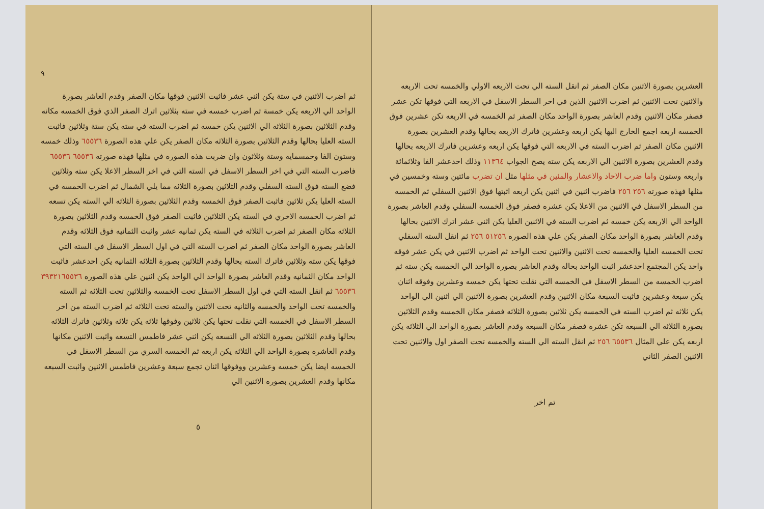٩
ثم اضرب الاثنين في ستة يكن اثني عشر فاثبت الاثنين فوقها مكان الصفر وقدم العاشر بصورة الواحد الي الاربعه يكن خمسة ثم اضرب خمسه في سته بثلاثين اترك الصفر الذي فوق الخمسه مكانه وقدم الثلاثين بصورة الثلاثه الي الاثنين يكن خمسه ثم اضرب السته في سته يكن ستة وثلاثين فاثبت السته العليا بحالها وقدم الثلاثين بصورة الثلاثه مكان الصفر يكن علي هذه الصورة ٦٥٥٣٦ وذلك خمسه وستون الفا وخمسمايه وستة وثلاثون وان ضربت هذه الصوره في مثلها فهذه صورته ٦٥٥٣٦ ٦٥٥٣٦ فاضرب السته التي في اخر السطر الاسفل في السته التي في اخر السطر الاعلا يكن سته وثلاثين فضع السته فوق السته السفلي وقدم الثلاثين بصورة الثلاثه مما يلي الشمال ثم اضرب الخمسه في السته العليا يكن ثلاثين فاثبت الصفر فوق الخمسه وقدم الثلاثين بصورة الثلاثه الي السته يكن تسعه ثم اضرب الخمسه الاخري في السته يكن الثلاثين فاثبت الصفر فوق الخمسه وقدم الثلاثين بصورة الثلاثه مكان الصفر ثم اضرب الثلاثه في السته يكن ثمانيه عشر واثبت الثمانيه فوق الثلاثه وقدم العاشر بصورة الواحد مكان الصفر ثم اضرب السته التي في اول السطر الاسفل في السته التي فوقها يكن سته وثلاثين فاترك السته بحالها وقدم الثلاثين بصورة الثلاثه الثمانيه يكن احدعشر فاثبت الواحد مكان الثمانيه وقدم العاشر بصورة الواحد الي الواحد يكن اثنين علي هذه الصوره ٣٩٣٢١٦٥٥٣٦ ٦٥٥٣٦ ثم انقل السته التي في اول السطر الاسفل تحت الخمسه والثلاثين تحت الثلاثه ثم السته والخمسه تحت الواحد والخمسه والثانيه تحت الاثنين والسته تحت الثلاثه ثم اضرب السته من اخر السطر الاسفل في الخمسه التي نقلت تحتها يكن ثلاثين وفوقها ثلاثه يكن ثلاثه وثلاثين فاترك الثلاثه بحالها وقدم الثلاثين بصورة الثلاثه الي التسعه يكن اثني عشر فاطمس التسعه واثبت الاثنين مكانها وقدم العاشره بصورة الواحد الي الثلاثه يكن اربعه ثم الخمسه السري من السطر الاسفل في الخمسه ايضا يكن خمسه وعشرين ووفوقها اثنان تجمع سبعة وعشرين فاطمس الاثنين واثبت السبعه مكانها وقدم العشرين بصوره الاثنين الي
٥
العشرين بصورة الاثنين مكان الصفر ثم انقل السته الي تحت الاربعه الاولي والخمسه تحت الاربعه والاثنين تحت الاثنين ثم اضرب الاثنين الذين في اخر السطر الاسفل في الاربعه التي فوقها تكن عشر فصفر مكان الاثنين وقدم العاشر بصورة الواحد مكان الصفر ثم الخمسه في الاربعه تكن عشرين فوق الخمسه اربعه اجمع الخارج اليها يكن اربعه وعشرين فاترك الاربعه بحالها وقدم العشرين بصورة الاثنين مكان الصفر ثم اضرب السته في الاربعه التي فوقها يكن اربعه وعشرين فاترك الاربعه بحالها وقدم العشرين بصورة الاثنين الي الاربعه يكن سته يصح الجواب ١١٣٦٤ وذلك احدعشر الفا وثلاثمائة واربعه وستون واما ضرب الاحاد والاعشار والمئين في مثلها مثل ان تضرب مائتين وسته وخمسين في مثلها فهذه صورته ٢٥٦ ٢٥٦ فاضرب اثنين في اثنين يكن اربعه اثبتها فوق الاثنين السفلي ثم الخمسه من السطر الاسفل في الاثنين من الاعلا يكن عشره فصفر فوق الخمسه السفلي وقدم العاشر بصورة الواحد الي الاربعه يكن خمسه ثم اضرب السته في الاثنين العليا يكن اثني عشر اترك الاثنين بحالها وقدم العاشر بصورة الواحد مكان الصفر يكن علي هذه الصوره ٥١٢٥٦ ٢٥٦ ثم انقل السته السفلي تحت الخمسه العليا والخمسه تحت الاثنين والاثنين تحت الواحد ثم اضرب الاثنين في يكن عشر فوقه واحد يكن المجتمع احدعشر اثبت الواحد بحاله وقدم العاشر بصوره الواحد الي الخمسه يكن سته ثم اضرب الخمسه من السطر الاسفل في الخمسه التي نقلت تحتها يكن خمسه وعشرين وفوقه اثنان يكن سبعة وعشرين فاثبت السبعة مكان الاثنين وقدم العشرين بصورة الاثنين الي اثنين الي الواحد يكن ثلاثه ثم اضرب السته في الخمسه يكن ثلاثين بصورة الثلاثه فصفر مكان الخمسه وقدم الثلاثين بصورة الثلاثه الي السبعه تكن عشره فصفر مكان السبعه وقدم العاشر بصورة الواحد الي الثلاثه يكن اربعه يكن علي المثال ٦٥٥٣٦ ٢٥٦ ثم انقل السته الي السته والخمسه تحت الصفر اول والاثنين تحت الاثنين الصفر الثاني
تم اخر